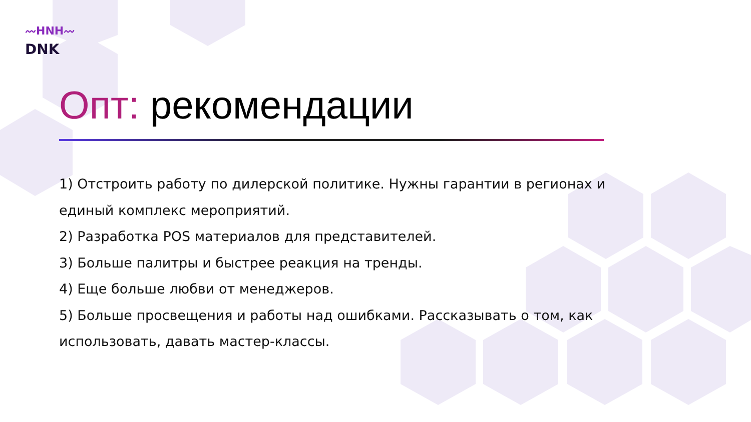〰HNH〰
DNK
Опт: рекомендации
1) Отстроить работу по дилерской политике. Нужны гарантии в регионах и единый комплекс мероприятий.
2) Разработка POS материалов для представителей.
3) Больше палитры и быстрее реакция на тренды.
4) Еще больше любви от менеджеров.
5) Больше просвещения и работы над ошибками. Рассказывать о том, как использовать, давать мастер-классы.